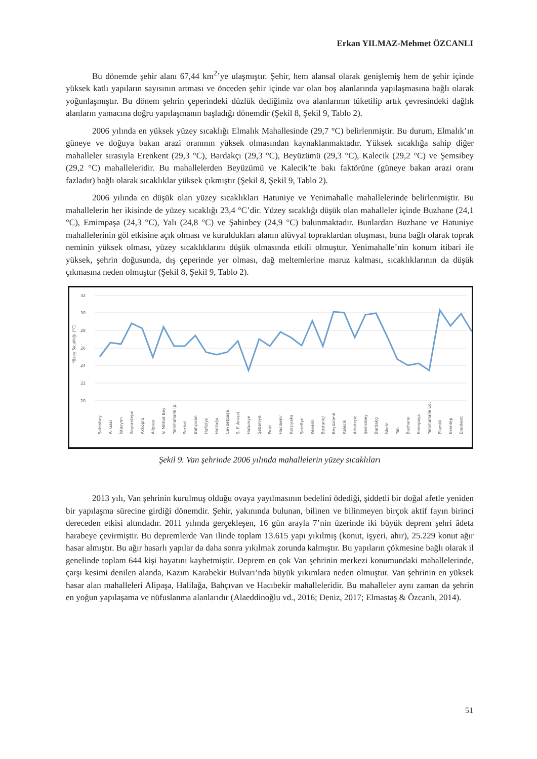Erkan YILMAZ-Mehmet ÖZCANLI
Bu dönemde şehir alanı 67,44 km<sup>2</sup>’ye ulaşmıştır. Şehir, hem alansal olarak genişlemiş hem de şehir içinde yüksek katlı yapıların sayısının artması ve önceden şehir içinde var olan boş alanlarında yapılaşmasına bağlı olarak yoğunlaşmıştır. Bu dönem şehrin çeperindeki düzlük dediğimiz ova alanlarının tüketilip artık çevresindeki dağlık alanların yamacına doğru yapılaşmanın başladığı dönemdir (Şekil 8, Şekil 9, Tablo 2).
2006 yılında en yüksek yüzey sıcaklığı Elmalık Mahallesinde (29,7 °C) belirlenmiştir. Bu durum, Elmalık’ın güneye ve doğuya bakan arazi oranının yüksek olmasından kaynaklanmaktadır. Yüksek sıcaklığa sahip diğer mahalleler sırasıyla Erenkent (29,3 °C), Bardakçı (29,3 °C), Beyüzümü (29,3 °C), Kalecik (29,2 °C) ve Şemsibey (29,2 °C) mahalleleridir. Bu mahallelerden Beyüzümü ve Kalecik’te bakı faktörüne (güneye bakan arazi oranı fazladır) bağlı olarak sıcaklıklar yüksek çıkmıştır (Şekil 8, Şekil 9, Tablo 2).
2006 yılında en düşük olan yüzey sıcaklıkları Hatuniye ve Yenimahalle mahallelerinde belirlenmiştir. Bu mahallelerin her ikisinde de yüzey sıcaklığı 23,4 °C’dir. Yüzey sıcaklığı düşük olan mahalleler içinde Buzhane (24,1 °C), Emimpaşa (24,3 °C), Yalı (24,8 °C) ve Şahinbey (24,9 °C) bulunmaktadır. Bunlardan Buzhane ve Hatuniye mahallelerinin göl etkisine açık olması ve kuruldukları alanın alüvyal topraklardan oluşması, buna bağlı olarak toprak neminin yüksek olması, yüzey sıcaklıklarını düşük olmasında etkili olmuştur. Yenimahalle’nin konum itibari ile yüksek, şehrin doğusunda, dış çeperinde yer olması, dağ meltemlerine maruz kalması, sıcaklıklarının da düşük çıkmasına neden olmuştur (Şekil 8, Şekil 9, Tablo 2).
32
30
28
26
24
22
20
Yüzey Sıcaklığı (°C)
Şahinbey
A. Gazi
İstasyon
Seyrantepe
Akköprü
Alipaşa
V. Mithat Bey
Yenimahalle İp.
Serhat
Bahçıvan
Hafiziye
Halilağa
Cevdetpaşa
S. F. Arvasi
Hatuniye
Şabaniye
Fırat
Hacıbekir
Karşıyaka
Şerefiye
Kevenli
Bostaniçi
Beyüzümü
Kalecik
Altıntepe
Şemsibey
Bardakçı
İskele
Yalı
Buzhane
Eminpaşa
Yenimahalle Ed.
Elamlık
Esentep
Erenkent
Şekil 9. Van şehrinde 2006 yılında mahallelerin yüzey sıcaklıları
2013 yılı, Van şehrinin kurulmuş olduğu ovaya yayılmasının bedelini ödediği, şiddetli bir doğal afetle yeniden bir yapılaşma sürecine girdiği dönemdir. Şehir, yakınında bulunan, bilinen ve bilinmeyen birçok aktif fayın birinci dereceden etkisi altındadır. 2011 yılında gerçekleşen, 16 gün arayla 7’nin üzerinde iki büyük deprem şehri âdeta harabeye çevirmiştir. Bu depremlerde Van ilinde toplam 13.615 yapı yıkılmış (konut, işyeri, ahır), 25.229 konut ağır hasar almıştır. Bu ağır hasarlı yapılar da daha sonra yıkılmak zorunda kalmıştır. Bu yapıların çökmesine bağlı olarak il genelinde toplam 644 kişi hayatını kaybetmiştir. Deprem en çok Van şehrinin merkezi konumundaki mahallelerinde, çarşı kesimi denilen alanda, Kazım Karabekir Bulvarı’nda büyük yıkımlara neden olmuştur. Van şehrinin en yüksek hasar alan mahalleleri Alipaşa, Halilağa, Bahçıvan ve Hacıbekir mahalleleridir. Bu mahalleler aynı zaman da şehrin en yoğun yapılaşama ve nüfuslanma alanlarıdır (Alaeddinoğlu vd., 2016; Deniz, 2017; Elmastaş & Özcanlı, 2014).
51